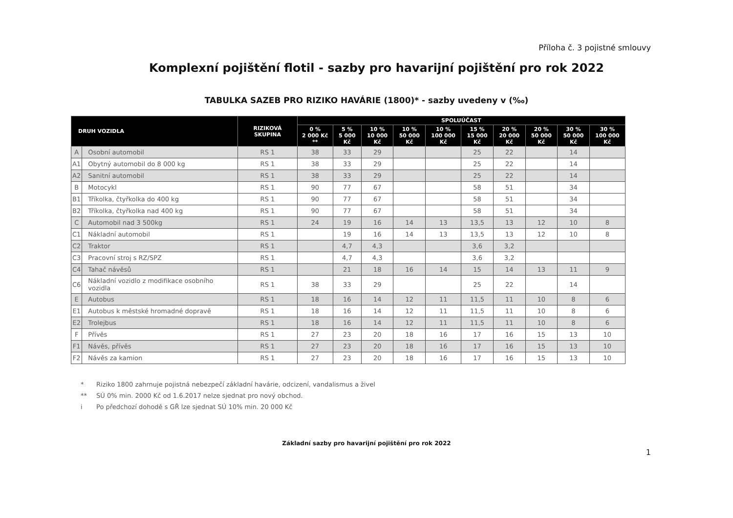Příloha č. 3 pojistné smlouvy
Komplexní pojištění flotil - sazby pro havarijní pojištění pro rok 2022
TABULKA SAZEB PRO RIZIKO HAVÁRIE (1800)* - sazby uvedeny v (‰)
| DRUH VOZIDLA | | RIZIKOVÁ SKUPINA | SPOLUÚČAST | | | | | | | | | |
| --- | --- | --- | --- | --- | --- | --- | --- | --- | --- | --- | --- | --- |
| | | | 0 % 2 000 Kč ** | 5 % 5 000 Kč | 10 % 10 000 Kč | 10 % 50 000 Kč | 10 % 100 000 Kč | 15 % 15 000 Kč | 20 % 20 000 Kč | 20 % 50 000 Kč | 30 % 50 000 Kč | 30 % 100 000 Kč |
| A | Osobní automobil | RS 1 | 38 | 33 | 29 | | | 25 | 22 | | 14 | |
| A1 | Obytný automobil do 8 000 kg | RS 1 | 38 | 33 | 29 | | | 25 | 22 | | 14 | |
| A2 | Sanitní automobil | RS 1 | 38 | 33 | 29 | | | 25 | 22 | | 14 | |
| B | Motocykl | RS 1 | 90 | 77 | 67 | | | 58 | 51 | | 34 | |
| B1 | Tříkolka, čtyřkolka do 400 kg | RS 1 | 90 | 77 | 67 | | | 58 | 51 | | 34 | |
| B2 | Tříkolka, čtyřkolka nad 400 kg | RS 1 | 90 | 77 | 67 | | | 58 | 51 | | 34 | |
| C | Automobil nad 3 500kg | RS 1 | 24 | 19 | 16 | 14 | 13 | 13,5 | 13 | 12 | 10 | 8 |
| C1 | Nákladní automobil | RS 1 | | 19 | 16 | 14 | 13 | 13,5 | 13 | 12 | 10 | 8 |
| C2 | Traktor | RS 1 | | 4,7 | 4,3 | | | 3,6 | 3,2 | | | |
| C3 | Pracovní stroj s RZ/SPZ | RS 1 | | 4,7 | 4,3 | | | 3,6 | 3,2 | | | |
| C4 | Tahač návěsů | RS 1 | | 21 | 18 | 16 | 14 | 15 | 14 | 13 | 11 | 9 |
| C6 | Nákladní vozidlo z modifikace osobního vozidla | RS 1 | 38 | 33 | 29 | | | 25 | 22 | | 14 | |
| E | Autobus | RS 1 | 18 | 16 | 14 | 12 | 11 | 11,5 | 11 | 10 | 8 | 6 |
| E1 | Autobus k městské hromadné dopravě | RS 1 | 18 | 16 | 14 | 12 | 11 | 11,5 | 11 | 10 | 8 | 6 |
| E2 | Trolejbus | RS 1 | 18 | 16 | 14 | 12 | 11 | 11,5 | 11 | 10 | 8 | 6 |
| F | Přívěs | RS 1 | 27 | 23 | 20 | 18 | 16 | 17 | 16 | 15 | 13 | 10 |
| F1 | Návěs, přívěs | RS 1 | 27 | 23 | 20 | 18 | 16 | 17 | 16 | 15 | 13 | 10 |
| F2 | Návěs za kamion | RS 1 | 27 | 23 | 20 | 18 | 16 | 17 | 16 | 15 | 13 | 10 |
* Riziko 1800 zahrnuje pojistná nebezpečí základní havárie, odcizení, vandalismus a živel
** SÚ 0% min. 2000 Kč od 1.6.2017 nelze sjednat pro nový obchod.
i Po předchozí dohodě s GŘ lze sjednat SÚ 10% min. 20 000 Kč
1
Základní sazby pro havarijní pojištění pro rok 2022